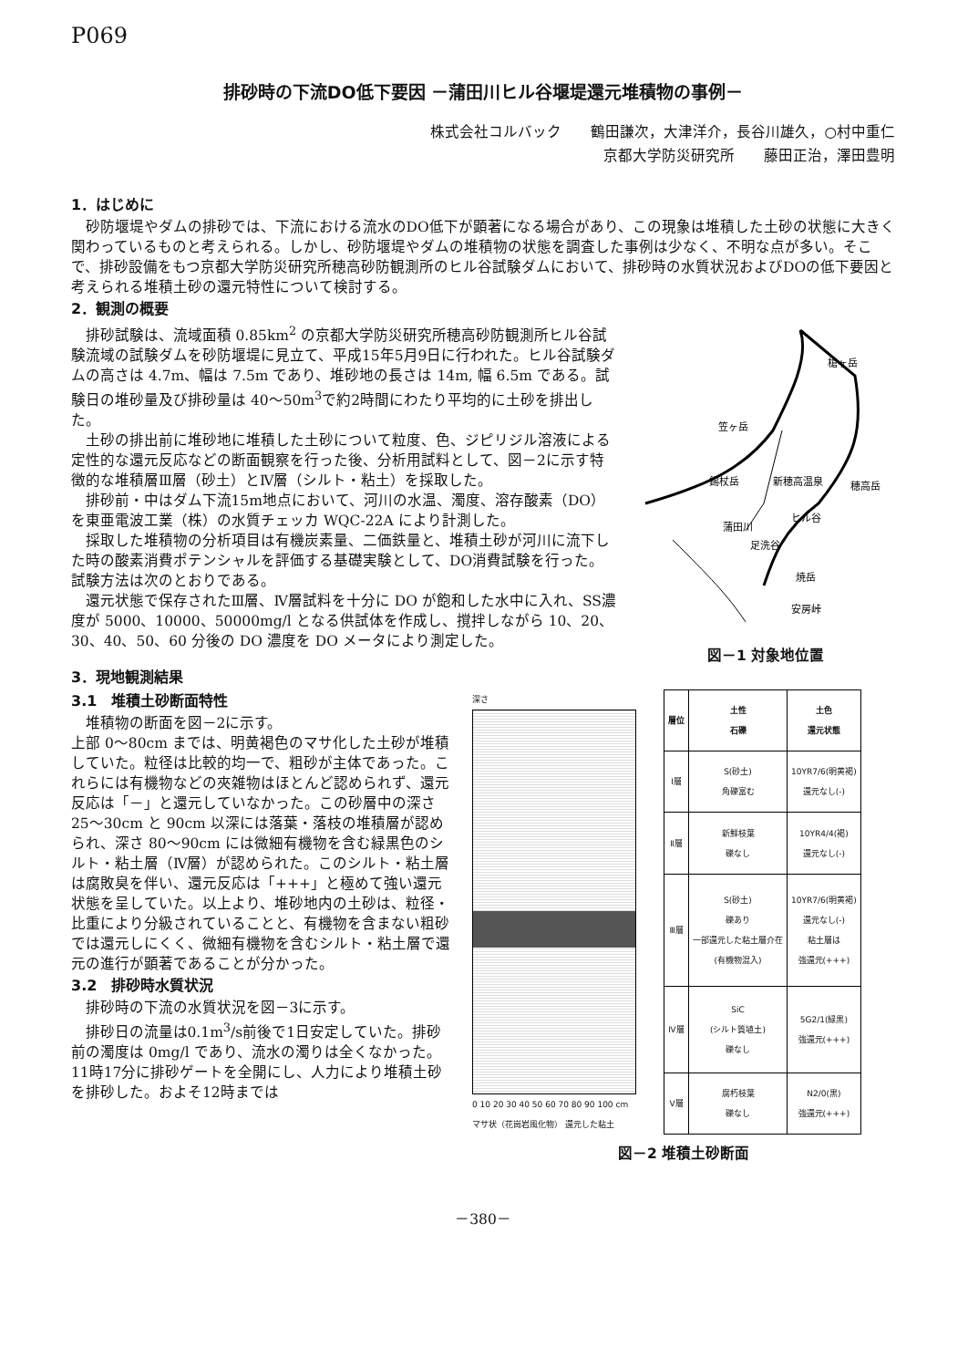P069
排砂時の下流DO低下要因 －蒲田川ヒル谷堰堤還元堆積物の事例－
株式会社コルバック　　鶴田謙次，大津洋介，長谷川雄久，○村中重仁
京都大学防災研究所　　藤田正治，澤田豊明
1．はじめに
砂防堰堤やダムの排砂では、下流における流水のDO低下が顕著になる場合があり、この現象は堆積した土砂の状態に大きく関わっているものと考えられる。しかし、砂防堰堤やダムの堆積物の状態を調査した事例は少なく、不明な点が多い。そこで、排砂設備をもつ京都大学防災研究所穂高砂防観測所のヒル谷試験ダムにおいて、排砂時の水質状況およびDOの低下要因と考えられる堆積土砂の還元特性について検討する。
2．観測の概要
排砂試験は、流域面積 0.85km<sup>2</sup> の京都大学防災研究所穂高砂防観測所ヒル谷試験流域の試験ダムを砂防堰堤に見立て、平成15年5月9日に行われた。ヒル谷試験ダムの高さは 4.7m、幅は 7.5m であり、堆砂地の長さは 14m, 幅 6.5m である。試験日の堆砂量及び排砂量は 40～50m<sup>3</sup>で約2時間にわたり平均的に土砂を排出した。
土砂の排出前に堆砂地に堆積した土砂について粒度、色、ジピリジル溶液による定性的な還元反応などの断面観察を行った後、分析用試料として、図－2に示す特徴的な堆積層Ⅲ層（砂土）とⅣ層（シルト・粘土）を採取した。
排砂前・中はダム下流15m地点において、河川の水温、濁度、溶存酸素（DO）を東亜電波工業（株）の水質チェッカ WQC-22A により計測した。
採取した堆積物の分析項目は有機炭素量、二価鉄量と、堆積土砂が河川に流下した時の酸素消費ポテンシャルを評価する基礎実験として、DO消費試験を行った。試験方法は次のとおりである。
還元状態で保存されたⅢ層、Ⅳ層試料を十分に DO が飽和した水中に入れ、SS濃度が 5000、10000、50000mg/l となる供試体を作成し、撹拌しながら 10、20、30、40、50、60 分後の DO 濃度を DO メータにより測定した。
槍ヶ岳
笠ヶ岳
錫杖岳
新穂高温泉
穂高岳
ヒル谷
蒲田川
足洗谷
焼岳
安房峠
図－1 対象地位置
3．現地観測結果
3.1　堆積土砂断面特性
堆積物の断面を図－2に示す。
上部 0～80cm までは、明黄褐色のマサ化した土砂が堆積していた。粒径は比較的均一で、粗砂が主体であった。これらには有機物などの夾雑物はほとんど認められず、還元反応は「－」と還元していなかった。この砂層中の深さ 25～30cm と 90cm 以深には落葉・落枝の堆積層が認められ、深さ 80～90cm には微細有機物を含む緑黒色のシルト・粘土層（Ⅳ層）が認められた。このシルト・粘土層は腐敗臭を伴い、還元反応は「+++」と極めて強い還元状態を呈していた。以上より、堆砂地内の土砂は、粒径・比重により分級されていることと、有機物を含まない粗砂では還元しにくく、微細有機物を含むシルト・粘土層で還元の進行が顕著であることが分かった。
3.2　排砂時水質状況
排砂時の下流の水質状況を図－3に示す。
排砂日の流量は0.1m<sup>3</sup>/s前後で1日安定していた。排砂前の濁度は 0mg/l であり、流水の濁りは全くなかった。11時17分に排砂ゲートを全開にし、人力により堆積土砂を排砂した。およそ12時までは
深さ
0 10 20 30 40 50 60 70 80 90 100 cm
マサ状（花崗岩風化物） 還元した粘土
| 層位 | 土性 石礫 | 土色 還元状態 |
| --- | --- | --- |
| Ⅰ層 | S(砂土) 角礫富む | 10YR7/6(明黄褐) 還元なし(-) |
| Ⅱ層 | 新鮮枝葉 礫なし | 10YR4/4(褐) 還元なし(-) |
| Ⅲ層 | S(砂土) 礫あり 一部還元した粘土層介在 (有機物混入) | 10YR7/6(明黄褐) 還元なし(-) 粘土層は 強還元(+++) |
| Ⅳ層 | SiC (シルト質埴土) 礫なし | 5G2/1(緑黒) 強還元(+++) |
| Ⅴ層 | 腐朽枝葉 礫なし | N2/0(黒) 強還元(+++) |
図－2 堆積土砂断面
－380－